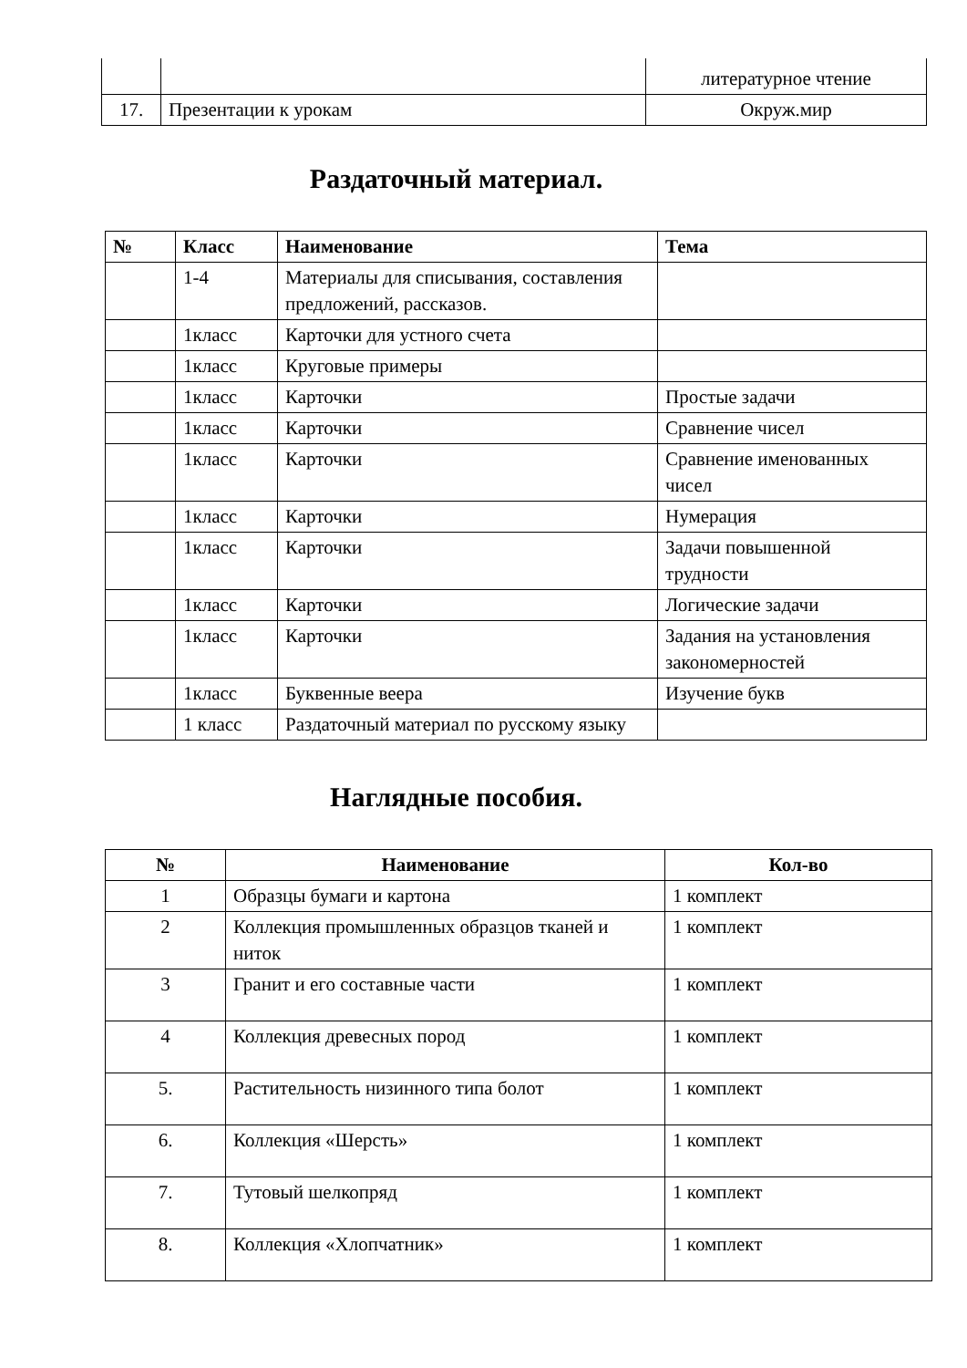| | | литературное чтение |
| 17. | Презентации к урокам | Окруж.мир |
Раздаточный материал.
| № | Класс | Наименование | Тема |
| --- | --- | --- | --- |
| | 1-4 | Материалы для списывания, составления предложений, рассказов. | |
| | 1класс | Карточки для устного счета | |
| | 1класс | Круговые примеры | |
| | 1класс | Карточки | Простые задачи |
| | 1класс | Карточки | Сравнение чисел |
| | 1класс | Карточки | Сравнение именованных чисел |
| | 1класс | Карточки | Нумерация |
| | 1класс | Карточки | Задачи повышенной трудности |
| | 1класс | Карточки | Логические задачи |
| | 1класс | Карточки | Задания на установления закономерностей |
| | 1класс | Буквенные веера | Изучение букв |
| | 1 класс | Раздаточный материал по русскому языку | |
Наглядные пособия.
| № | Наименование | Кол-во |
| --- | --- | --- |
| 1 | Образцы бумаги и картона | 1 комплект |
| 2 | Коллекция промышленных образцов тканей и ниток | 1 комплект |
| 3 | Гранит и его составные части | 1 комплект |
| 4 | Коллекция древесных пород | 1 комплект |
| 5. | Растительность низинного типа болот | 1 комплект |
| 6. | Коллекция «Шерсть» | 1 комплект |
| 7. | Тутовый шелкопряд | 1 комплект |
| 8. | Коллекция «Хлопчатник» | 1 комплект |